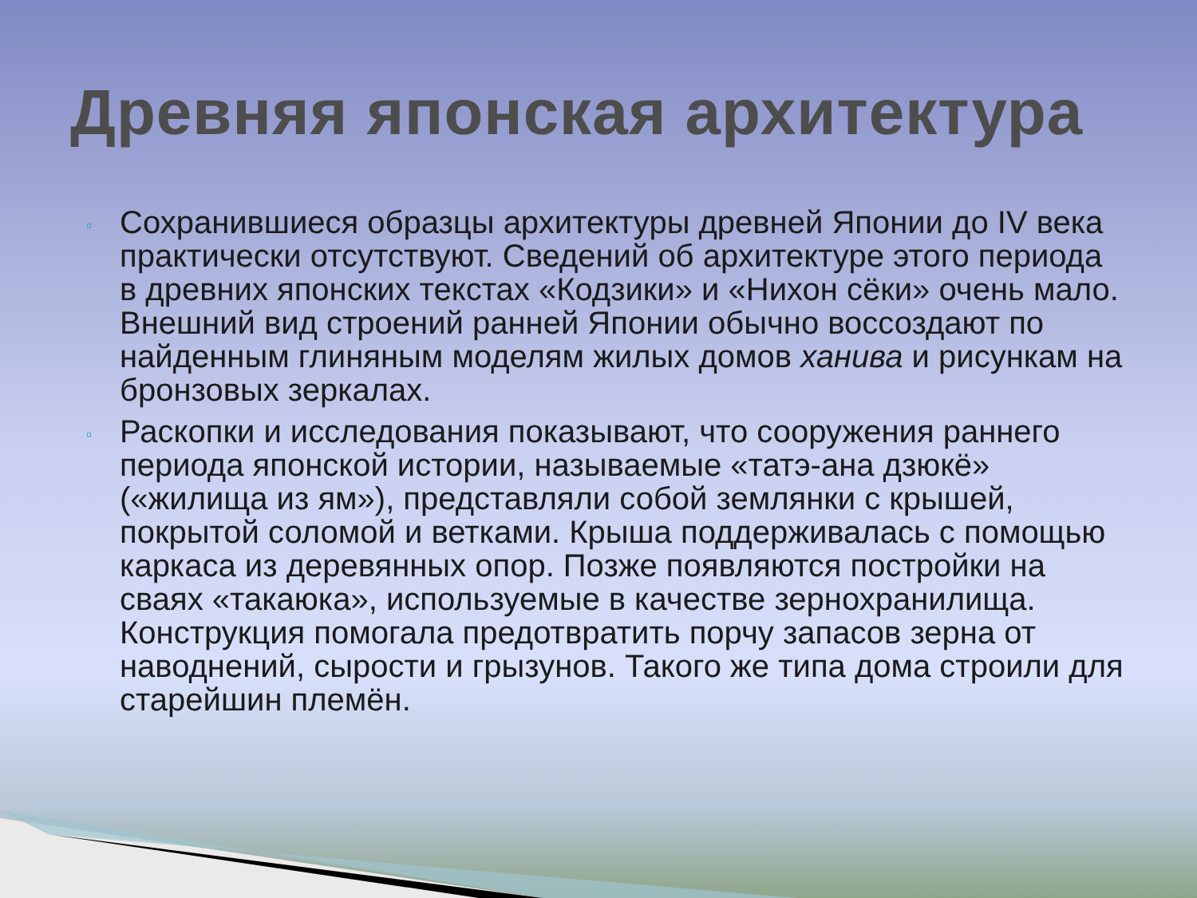Древняя японская архитектура
▫ Сохранившиеся образцы архитектуры древней Японии до IV века практически отсутствуют. Сведений об архитектуре этого периода в древних японских текстах «Кодзики» и «Нихон сёки» очень мало. Внешний вид строений ранней Японии обычно воссоздают по найденным глиняным моделям жилых домов ханива и рисункам на бронзовых зеркалах.
▫ Раскопки и исследования показывают, что сооружения раннего периода японской истории, называемые «татэ-ана дзюкё» («жилища из ям»), представляли собой землянки с крышей, покрытой соломой и ветками. Крыша поддерживалась с помощью каркаса из деревянных опор. Позже появляются постройки на сваях «такаюка», используемые в качестве зернохранилища. Конструкция помогала предотвратить порчу запасов зерна от наводнений, сырости и грызунов. Такого же типа дома строили для старейшин племён.